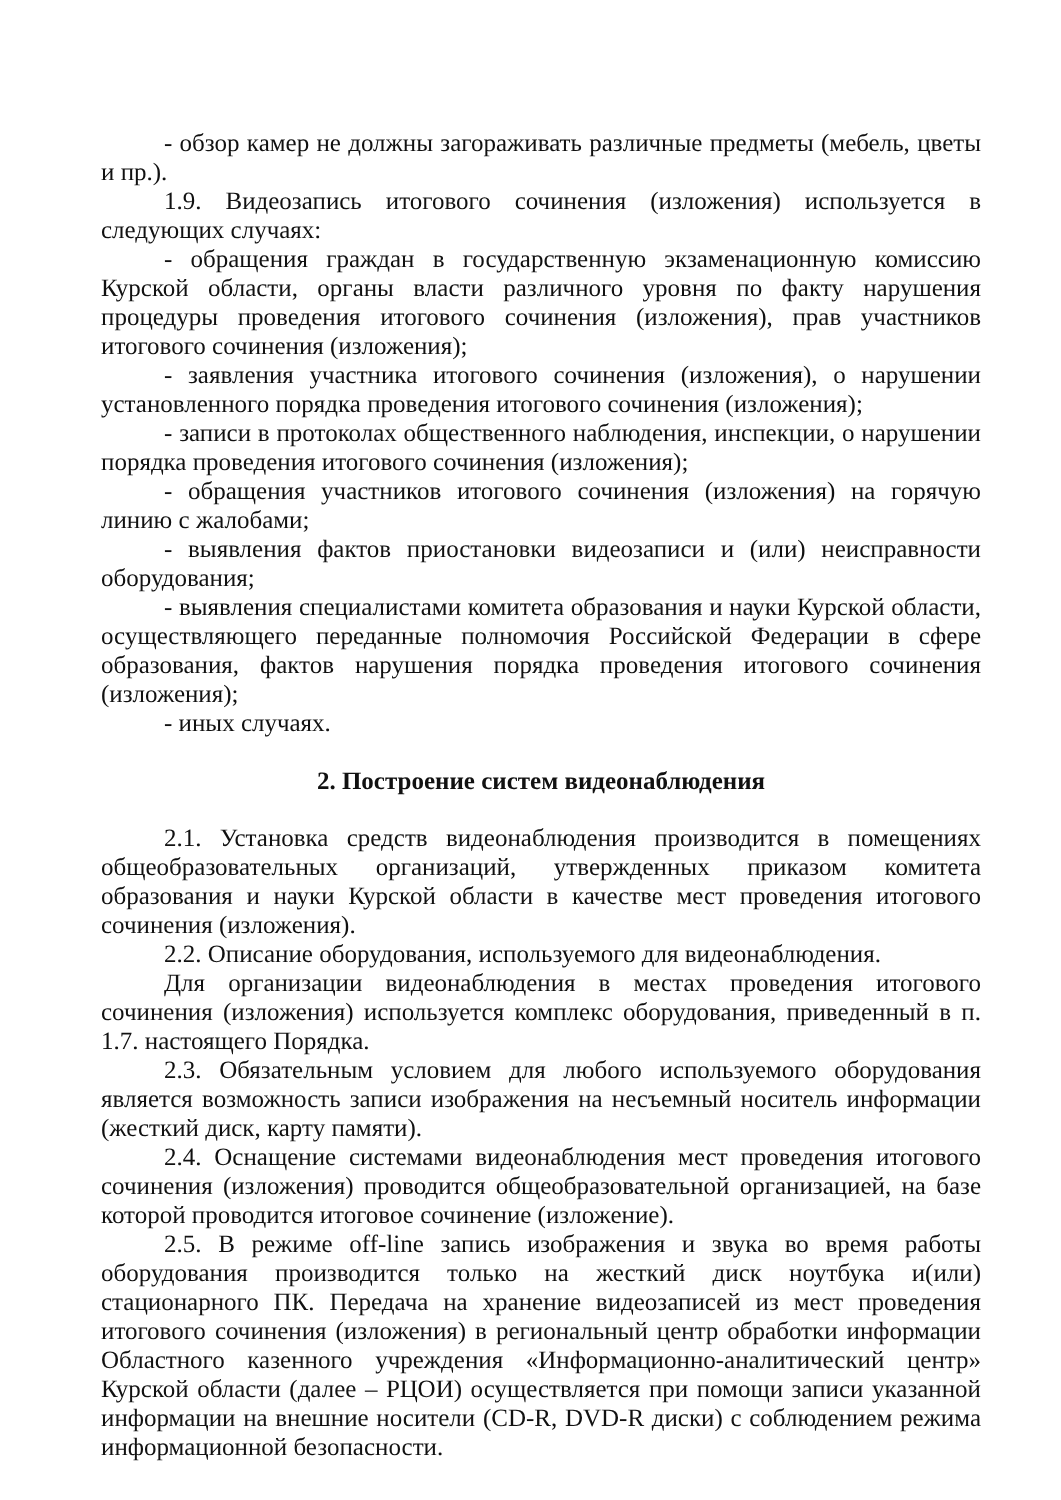- обзор камер не должны загораживать различные предметы (мебель, цветы и пр.).
1.9. Видеозапись итогового сочинения (изложения) используется в следующих случаях:
- обращения граждан в государственную экзаменационную комиссию Курской области, органы власти различного уровня по факту нарушения процедуры проведения итогового сочинения (изложения), прав участников итогового сочинения (изложения);
- заявления участника итогового сочинения (изложения), о нарушении установленного порядка проведения итогового сочинения (изложения);
- записи в протоколах общественного наблюдения, инспекции, о нарушении порядка проведения итогового сочинения (изложения);
- обращения участников итогового сочинения (изложения) на горячую линию с жалобами;
- выявления фактов приостановки видеозаписи и (или) неисправности оборудования;
- выявления специалистами комитета образования и науки Курской области, осуществляющего переданные полномочия Российской Федерации в сфере образования, фактов нарушения порядка проведения итогового сочинения (изложения);
- иных случаях.
2. Построение систем видеонаблюдения
2.1. Установка средств видеонаблюдения производится в помещениях общеобразовательных организаций, утвержденных приказом комитета образования и науки Курской области в качестве мест проведения итогового сочинения (изложения).
2.2. Описание оборудования, используемого для видеонаблюдения.
Для организации видеонаблюдения в местах проведения итогового сочинения (изложения) используется комплекс оборудования, приведенный в п. 1.7. настоящего Порядка.
2.3. Обязательным условием для любого используемого оборудования является возможность записи изображения на несъемный носитель информации (жесткий диск, карту памяти).
2.4. Оснащение системами видеонаблюдения мест проведения итогового сочинения (изложения) проводится общеобразовательной организацией, на базе которой проводится итоговое сочинение (изложение).
2.5. В режиме off-line запись изображения и звука во время работы оборудования производится только на жесткий диск ноутбука и(или) стационарного ПК. Передача на хранение видеозаписей из мест проведения итогового сочинения (изложения) в региональный центр обработки информации Областного казенного учреждения «Информационно-аналитический центр» Курской области (далее – РЦОИ) осуществляется при помощи записи указанной информации на внешние носители (CD-R, DVD-R диски) с соблюдением режима информационной безопасности.